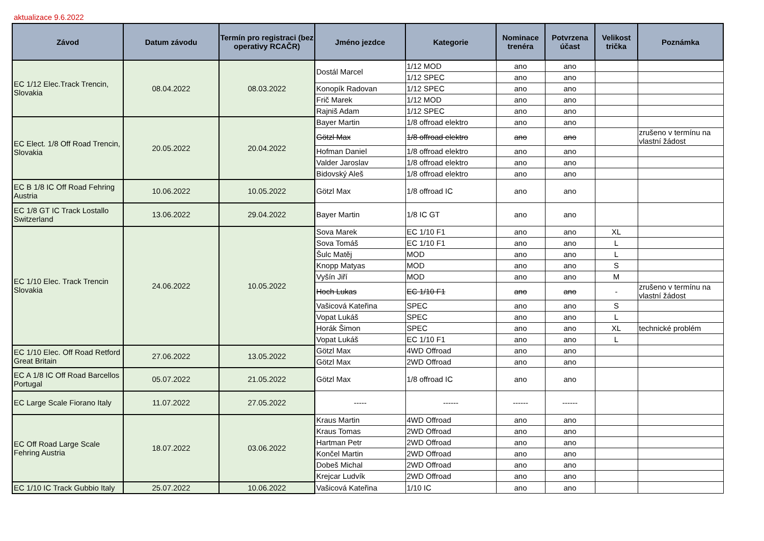aktualizace 9.6.2022
| Závod | Datum závodu | Termín pro registraci (bez operativy RCAČR) | Jméno jezdce | Kategorie | Nominace trenéra | Potvrzena účast | Velikost trička | Poznámka |
| --- | --- | --- | --- | --- | --- | --- | --- | --- |
| EC 1/12 Elec.Track Trencin, Slovakia | 08.04.2022 | 08.03.2022 | Dostál Marcel | 1/12 MOD | ano | ano | | |
| | | | | 1/12 SPEC | ano | ano | | |
| | | | Konopík Radovan | 1/12 SPEC | ano | ano | | |
| | | | Frič Marek | 1/12 MOD | ano | ano | | |
| | | | Rajniš Adam | 1/12 SPEC | ano | ano | | |
| EC Elect. 1/8 Off Road Trencin, Slovakia | 20.05.2022 | 20.04.2022 | Bayer Martin | 1/8 offroad elektro | ano | ano | | |
| | | | Götzl Max | 1/8 offroad elektro | ano | ano | | zrušeno v termínu na vlastní žádost |
| | | | Hofman Daniel | 1/8 offroad elektro | ano | ano | | |
| | | | Valder Jaroslav | 1/8 offroad elektro | ano | ano | | |
| | | | Bidovský Aleš | 1/8 offroad elektro | ano | ano | | |
| EC B 1/8 IC Off Road Fehring Austria | 10.06.2022 | 10.05.2022 | Götzl Max | 1/8 offroad IC | ano | ano | | |
| EC 1/8 GT IC Track Lostallo Switzerland | 13.06.2022 | 29.04.2022 | Bayer Martin | 1/8 IC GT | ano | ano | | |
| EC 1/10 Elec. Track Trencin Slovakia | 24.06.2022 | 10.05.2022 | Sova Marek | EC 1/10 F1 | ano | ano | XL | |
| | | | Sova Tomáš | EC 1/10 F1 | ano | ano | L | |
| | | | Šulc Matěj | MOD | ano | ano | L | |
| | | | Knopp Matyas | MOD | ano | ano | S | |
| | | | Vyšín Jiří | MOD | ano | ano | M | |
| | | | Hoch Lukas | EC 1/10 F1 | ano | ano | - | zrušeno v termínu na vlastní žádost |
| | | | Vašicová Kateřina | SPEC | ano | ano | S | |
| | | | Vopat Lukáš | SPEC | ano | ano | L | |
| | | | Horák Šimon | SPEC | ano | ano | XL | technické problém |
| | | | Vopat Lukáš | EC 1/10 F1 | ano | ano | L | |
| EC 1/10 Elec. Off Road Retford Great Britain | 27.06.2022 | 13.05.2022 | Götzl Max | 4WD Offroad | ano | ano | | |
| | | | Götzl Max | 2WD Offroad | ano | ano | | |
| EC A 1/8 IC Off Road Barcellos Portugal | 05.07.2022 | 21.05.2022 | Götzl Max | 1/8 offroad IC | ano | ano | | |
| EC Large Scale Fiorano Italy | 11.07.2022 | 27.05.2022 | ----- | ------ | ------ | ------ | | |
| EC Off Road Large Scale Fehring Austria | 18.07.2022 | 03.06.2022 | Kraus Martin | 4WD Offroad | ano | ano | | |
| | | | Kraus Tomas | 2WD Offroad | ano | ano | | |
| | | | Hartman Petr | 2WD Offroad | ano | ano | | |
| | | | Končel Martin | 2WD Offroad | ano | ano | | |
| | | | Dobeš Michal | 2WD Offroad | ano | ano | | |
| | | | Krejcar Ludvík | 2WD Offroad | ano | ano | | |
| EC 1/10 IC Track Gubbio Italy | 25.07.2022 | 10.06.2022 | Vašicová Kateřina | 1/10 IC | ano | ano | | |